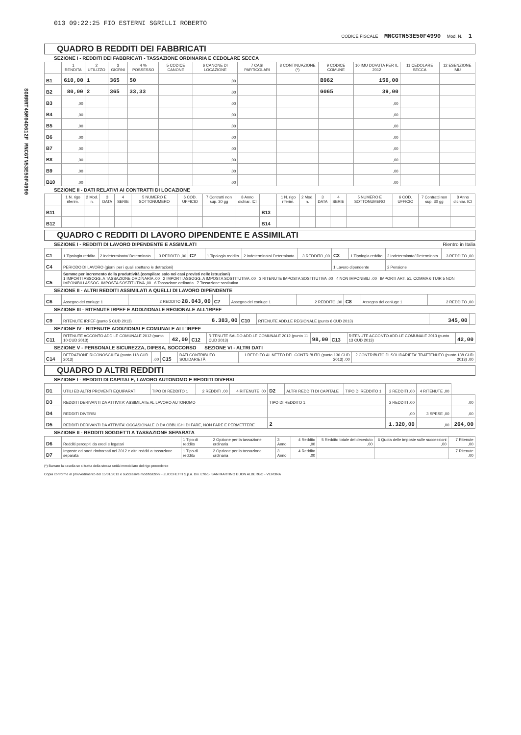SGRRRT45M04D612F MNCGTN53E50F4990
013 09:22:25 FIO ESTERNI SGRILLI ROBERTO
CODICE FISCALE MNCGTN53E50F4990 Mod. N. 1
QUADRO B REDDITI DEI FABBRICATI
SEZIONE I - REDDITI DEI FABBRICATI - TASSAZIONE ORDINARIA E CEDOLARE SECCA
| | 1 RENDITA | 2 UTILIZZO | 3 GIORNI | 4 % POSSESSO | 5 CODICE CANONE | 6 CANONE DI LOCAZIONE | 7 CASI PARTICOLARI | 8 CONTINUAZIONE (*) | 9 CODICE COMUNE | 10 IMU DOVUTA PER IL 2012 | 11 CEDOLARE SECCA | 12 ESENZIONE IMU |
| --- | --- | --- | --- | --- | --- | --- | --- | --- | --- | --- | --- | --- |
| B1 | 610,00 | 1 | 365 | 50 | | ,00 | | | B962 | 156,00 | | |
| B2 | 80,00 | 2 | 365 | 33,33 | | ,00 | | | G065 | 39,00 | | |
| B3 | ,00 | | | | | ,00 | | | | ,00 | | |
| B4 | ,00 | | | | | ,00 | | | | ,00 | | |
| B5 | ,00 | | | | | ,00 | | | | ,00 | | |
| B6 | ,00 | | | | | ,00 | | | | ,00 | | |
| B7 | ,00 | | | | | ,00 | | | | ,00 | | |
| B8 | ,00 | | | | | ,00 | | | | ,00 | | |
| B9 | ,00 | | | | | ,00 | | | | ,00 | | |
| B10 | ,00 | | | | | ,00 | | | | ,00 | | |
SEZIONE II - DATI RELATIVI AI CONTRATTI DI LOCAZIONE
| | 1 N. rigo riferim. | 2 Mod. n. | 3 DATA | 4 SERIE | 5 NUMERO E SOTTONUMERO | 6 COD. UFFICIO | 7 Contratti non sup. 30 gg | 8 Anno dichiar. ICI | | 1 N. rigo riferim. | 2 Mod. n. | 3 DATA | 4 SERIE | 5 NUMERO E SOTTONUMERO | 6 COD. UFFICIO | 7 Contratti non sup. 30 gg | 8 Anno dichiar. ICI |
| --- | --- | --- | --- | --- | --- | --- | --- | --- | --- | --- | --- | --- | --- | --- | --- | --- | --- |
| B11 | | | | | | | | | B13 | | | | | | | | |
| B12 | | | | | | | | | B14 | | | | | | | | |
QUADRO C REDDITI DI LAVORO DIPENDENTE E ASSIMILATI
SEZIONE I - REDDITI DI LAVORO DIPENDENTE E ASSIMILATI Rientro in Italia
| C1 | 1 Tipologia reddito | 2 Indeterminato/ Determinato | 3 REDDITO ,00 | C2 | 1 Tipologia reddito | 2 Indeterminato/ Determinato | 3 REDDITO ,00 | C3 | 1 Tipologia reddito | 2 Indeterminato/ Determinato | 3 REDDITO ,00 |
| C4 | PERIODO DI LAVORO (giorni per i quali spettano le detrazioni) | | | | | | | 1 Lavoro dipendente | | 2 Pensione | |
| C5 | Somme per incremento della produttività (compilare solo nei casi previsti nelle istruzioni) 1 IMPORTI ASSOGG. A TASSAZIONE ORDINARIA ,00 2 IMPORTI ASSOGG. A IMPOSTA SOSTITUTIVA ,00 3 RITENUTE IMPOSTA SOSTITUTIVA ,00 4 NON IMPONIBILI ,00 IMPORTI ART. 51, COMMA 6 TUIR 5 NON IMPONIBILI ASSOG. IMPOSTA SOSTITUTIVA ,00 6 Tassazione ordinaria 7 Tassazione sostitutiva | | | | | | | | | | |
SEZIONE II - ALTRI REDDITI ASSIMILATI A QUELLI DI LAVORO DIPENDENTE
| C6 | Assegno del coniuge 1 | 2 REDDITO 28.043,00 | C7 | Assegno del coniuge 1 | 2 REDDITO ,00 | C8 | Assegno del coniuge 1 | 2 REDDITO ,00 |
SEZIONE III - RITENUTE IRPEF E ADDIZIONALE REGIONALE ALL'IRPEF
| C9 | RITENUTE IRPEF (punto 5 CUD 2013) | 6.383,00 | C10 | RITENUTE ADD.LE REGIONALE (punto 6 CUD 2013) | 345,00 | |
SEZIONE IV - RITENUTE ADDIZIONALE COMUNALE ALL'IRPEF
| C11 | RITENUTE ACCONTO ADD.LE COMUNALE 2012 (punto 10 CUD 2013) | 42,00 | C12 | RITENUTE SALDO ADD.LE COMUNALE 2012 (punto 11 CUD 2013) | 98,00 | C13 | RITENUTE ACCONTO ADD.LE COMUNALE 2013 (punto 13 CUD 2013) | 42,00 |
SEZIONE V - PERSONALE SICUREZZA, DIFESA, SOCCORSO SEZIONE VI - ALTRI DATI
| C14 | DETRAZIONE RICONOSCIUTA (punto 118 CUD 2013) | ,00 | C15 | DATI CONTRIBUTO SOLIDARIETÀ | 1 REDDITO AL NETTO DEL CONTRIBUTO (punto 136 CUD 2013) ,00 | 2 CONTRIBUTO DI SOLIDARIETA' TRATTENUTO (punto 138 CUD 2013) ,00 |
QUADRO D ALTRI REDDITI
SEZIONE I - REDDITI DI CAPITALE, LAVORO AUTONOMO E REDDITI DIVERSI
| D1 | UTILI ED ALTRI PROVENTI EQUIPARATI | TIPO DI REDDITO 1 | 2 REDDITI ,00 | 4 RITENUTE ,00 | D2 | ALTRI REDDITI DI CAPITALE | TIPO DI REDDITO 1 | 2 REDDITI ,00 | 4 RITENUTE ,00 | |
| D3 | REDDITI DERIVANTI DA ATTIVITA' ASSIMILATE AL LAVORO AUTONOMO | | | | TIPO DI REDDITO 1 | | | 2 REDDITI ,00 | | ,00 |
| D4 | REDDITI DIVERSI | | | | | | | ,00 | 3 SPESE ,00 | ,00 |
| D5 | REDDITI DERIVANTI DA ATTIVITA' OCCASIONALE O DA OBBLIGHI DI FARE, NON FARE E PERMETTERE | | | | 2 | | | 1.320,00 | ,00 | 264,00 |
SEZIONE II - REDDITI SOGGETTI A TASSAZIONE SEPARATA
| D6 | Redditi percepiti da eredi e legatari | 1 Tipo di reddito | 2 Opzione per la tassazione ordinaria | 3 Anno | 4 Reddito ,00 | 5 Reddito totale del deceduto ,00 | 6 Quota delle imposte sulle successioni ,00 | 7 Ritenute ,00 |
| D7 | Imposte ed oneri rimborsati nel 2012 e altri redditi a tassazione separata | 1 Tipo di reddito | 2 Opzione per la tassazione ordinaria | 3 Anno | 4 Reddito ,00 | | | 7 Ritenute ,00 |
(*) Barrare la casella se si tratta della stessa unità immobiliare del rigo precedente
Copia conforme al provvedimento del 15/01/2013 e successive modificazioni - ZUCCHETTI S.p.a. Div. Effeq - SAN MARTINO BUON ALBERGO - VERONA